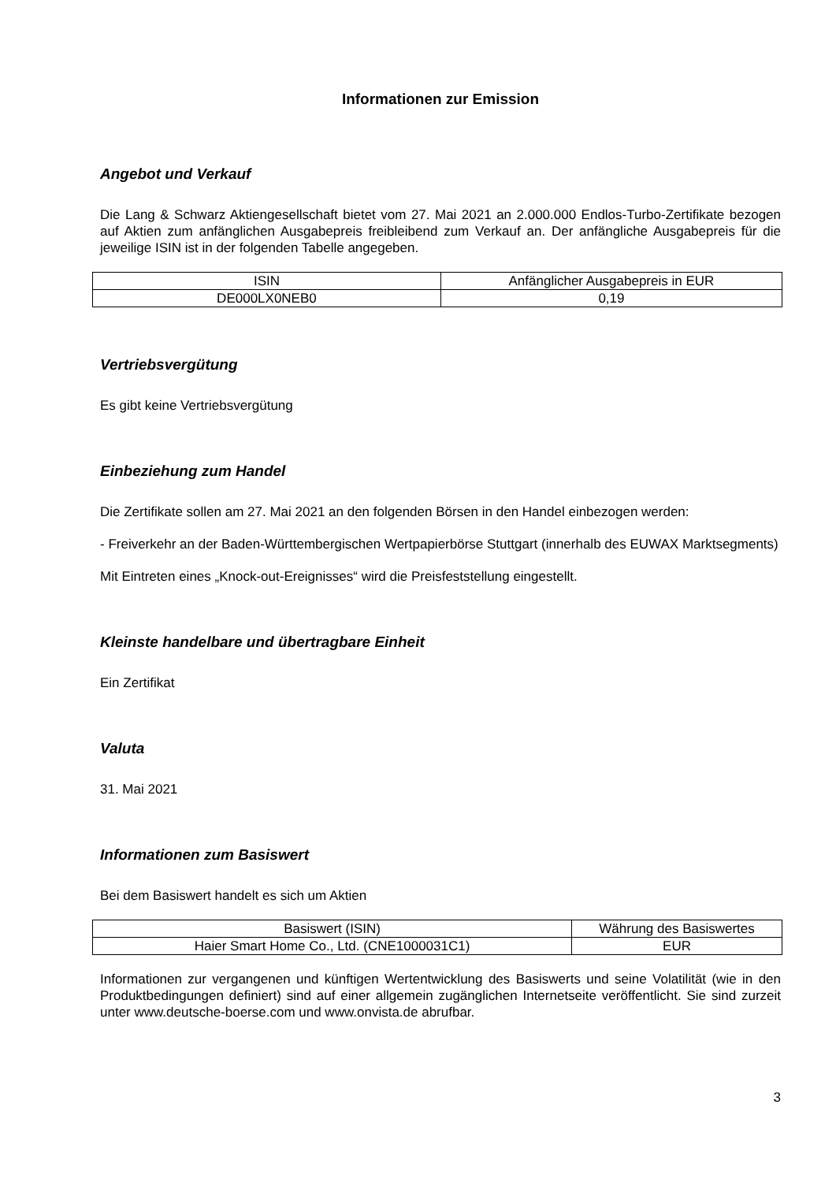Informationen zur Emission
Angebot und Verkauf
Die Lang & Schwarz Aktiengesellschaft bietet vom 27. Mai 2021 an 2.000.000 Endlos-Turbo-Zertifikate bezogen auf Aktien zum anfänglichen Ausgabepreis freibleibend zum Verkauf an. Der anfängliche Ausgabepreis für die jeweilige ISIN ist in der folgenden Tabelle angegeben.
| ISIN | Anfänglicher Ausgabepreis in EUR |
| --- | --- |
| DE000LX0NEB0 | 0,19 |
Vertriebsvergütung
Es gibt keine Vertriebsvergütung
Einbeziehung zum Handel
Die Zertifikate sollen am 27. Mai 2021 an den folgenden Börsen in den Handel einbezogen werden:
- Freiverkehr an der Baden-Württembergischen Wertpapierbörse Stuttgart (innerhalb des EUWAX Marktsegments)
Mit Eintreten eines „Knock-out-Ereignisses“ wird die Preisfeststellung eingestellt.
Kleinste handelbare und übertragbare Einheit
Ein Zertifikat
Valuta
31. Mai 2021
Informationen zum Basiswert
Bei dem Basiswert handelt es sich um Aktien
| Basiswert (ISIN) | Währung des Basiswertes |
| --- | --- |
| Haier Smart Home Co., Ltd. (CNE1000031C1) | EUR |
Informationen zur vergangenen und künftigen Wertentwicklung des Basiswerts und seine Volatilität (wie in den Produktbedingungen definiert) sind auf einer allgemein zugänglichen Internetseite veröffentlicht. Sie sind zurzeit unter www.deutsche-boerse.com und www.onvista.de abrufbar.
3